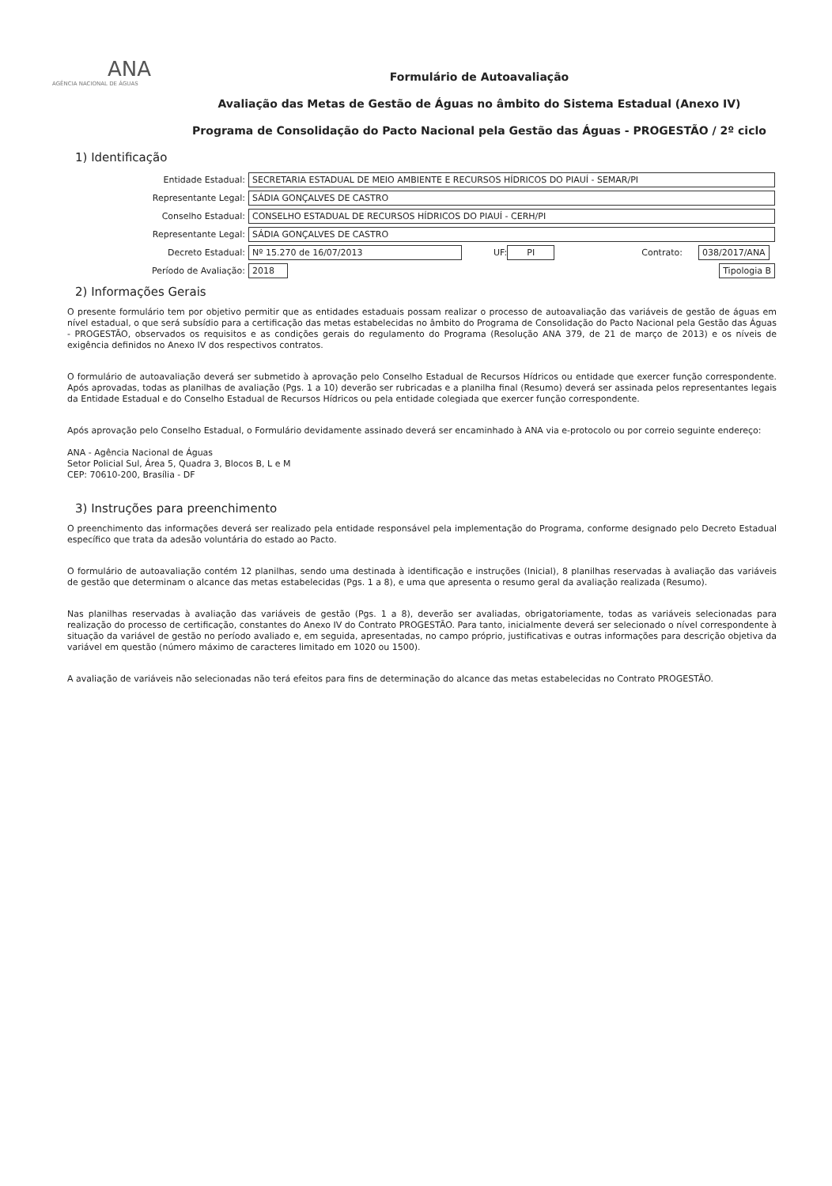ANA
AGÊNCIA NACIONAL DE ÁGUAS
Formulário de Autoavaliação
Avaliação das Metas de Gestão de Águas no âmbito do Sistema Estadual (Anexo IV)
Programa de Consolidação do Pacto Nacional pela Gestão das Águas - PROGESTÃO / 2º ciclo
1) Identificação
Entidade Estadual: SECRETARIA ESTADUAL DE MEIO AMBIENTE E RECURSOS HÍDRICOS DO PIAUÍ - SEMAR/PI
Representante Legal: SÁDIA GONÇALVES DE CASTRO
Conselho Estadual: CONSELHO ESTADUAL DE RECURSOS HÍDRICOS DO PIAUÍ - CERH/PI
Representante Legal: SÁDIA GONÇALVES DE CASTRO
Decreto Estadual: Nº 15.270 de 16/07/2013 UF: PI Contrato: 038/2017/ANA
Período de Avaliação: 2018 Tipologia B
2) Informações Gerais
O presente formulário tem por objetivo permitir que as entidades estaduais possam realizar o processo de autoavaliação das variáveis de gestão de águas em nível estadual, o que será subsídio para a certificação das metas estabelecidas no âmbito do Programa de Consolidação do Pacto Nacional pela Gestão das Águas - PROGESTÃO, observados os requisitos e as condições gerais do regulamento do Programa (Resolução ANA 379, de 21 de março de 2013) e os níveis de exigência definidos no Anexo IV dos respectivos contratos.
O formulário de autoavaliação deverá ser submetido à aprovação pelo Conselho Estadual de Recursos Hídricos ou entidade que exercer função correspondente. Após aprovadas, todas as planilhas de avaliação (Pgs. 1 a 10) deverão ser rubricadas e a planilha final (Resumo) deverá ser assinada pelos representantes legais da Entidade Estadual e do Conselho Estadual de Recursos Hídricos ou pela entidade colegiada que exercer função correspondente.
Após aprovação pelo Conselho Estadual, o Formulário devidamente assinado deverá ser encaminhado à ANA via e-protocolo ou por correio seguinte endereço:
ANA - Agência Nacional de Águas
Setor Policial Sul, Área 5, Quadra 3, Blocos B, L e M
CEP: 70610-200, Brasília - DF
3) Instruções para preenchimento
O preenchimento das informações deverá ser realizado pela entidade responsável pela implementação do Programa, conforme designado pelo Decreto Estadual específico que trata da adesão voluntária do estado ao Pacto.
O formulário de autoavaliação contém 12 planilhas, sendo uma destinada à identificação e instruções (Inicial), 8 planilhas reservadas à avaliação das variáveis de gestão que determinam o alcance das metas estabelecidas (Pgs. 1 a 8), e uma que apresenta o resumo geral da avaliação realizada (Resumo).
Nas planilhas reservadas à avaliação das variáveis de gestão (Pgs. 1 a 8), deverão ser avaliadas, obrigatoriamente, todas as variáveis selecionadas para realização do processo de certificação, constantes do Anexo IV do Contrato PROGESTÃO. Para tanto, inicialmente deverá ser selecionado o nível correspondente à situação da variável de gestão no período avaliado e, em seguida, apresentadas, no campo próprio, justificativas e outras informações para descrição objetiva da variável em questão (número máximo de caracteres limitado em 1020 ou 1500).
A avaliação de variáveis não selecionadas não terá efeitos para fins de determinação do alcance das metas estabelecidas no Contrato PROGESTÃO.